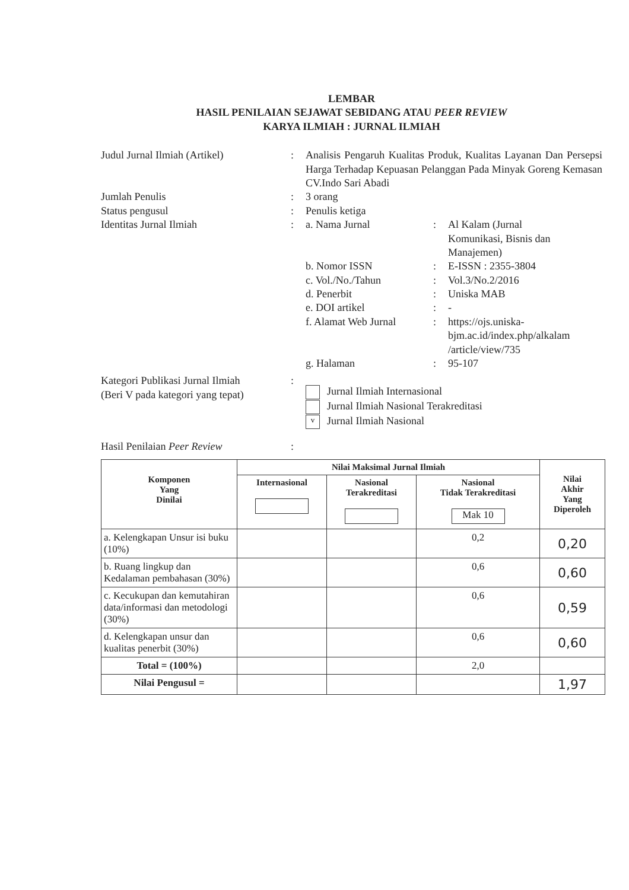LEMBAR
HASIL PENILAIAN SEJAWAT SEBIDANG ATAU PEER REVIEW
KARYA ILMIAH : JURNAL ILMIAH
Judul Jurnal Ilmiah (Artikel) : Analisis Pengaruh Kualitas Produk, Kualitas Layanan Dan Persepsi Harga Terhadap Kepuasan Pelanggan Pada Minyak Goreng Kemasan CV.Indo Sari Abadi
Jumlah Penulis : 3 orang
Status pengusul : Penulis ketiga
Identitas Jurnal Ilmiah : a. Nama Jurnal : Al Kalam (Jurnal
Komunikasi, Bisnis dan
Manajemen)
b. Nomor ISSN : E-ISSN : 2355-3804
c. Vol./No./Tahun : Vol.3/No.2/2016
d. Penerbit : Uniska MAB
e. DOI artikel : -
f. Alamat Web Jurnal
: https://ojs.uniska-
bjm.ac.id/index.php/alkalam
/article/view/735
g. Halaman : 95-107
Kategori Publikasi Jurnal Ilmiah
(Beri V pada kategori yang tepat)
:
Jurnal Ilmiah Internasional
Jurnal Ilmiah Nasional Terakreditasi
v Jurnal Ilmiah Nasional
Hasil Penilaian Peer Review :
| Komponen Yang Dinilai | Nilai Maksimal Jurnal Ilmiah | | | Nilai Akhir Yang Diperoleh |
| --- | --- | --- | --- | --- |
| | Internasional | Nasional Terakreditasi | Nasional Tidak Terakreditasi Mak 10 | |
| a. Kelengkapan Unsur isi buku (10%) | | | 0,2 | 0,20 |
| b. Ruang lingkup dan Kedalaman pembahasan (30%) | | | 0,6 | 0,60 |
| c. Kecukupan dan kemutahiran data/informasi dan metodologi (30%) | | | 0,6 | 0,59 |
| d. Kelengkapan unsur dan kualitas penerbit (30%) | | | 0,6 | 0,60 |
| Total = (100%) | | | 2,0 | |
| Nilai Pengusul = | | | | 1,97 |